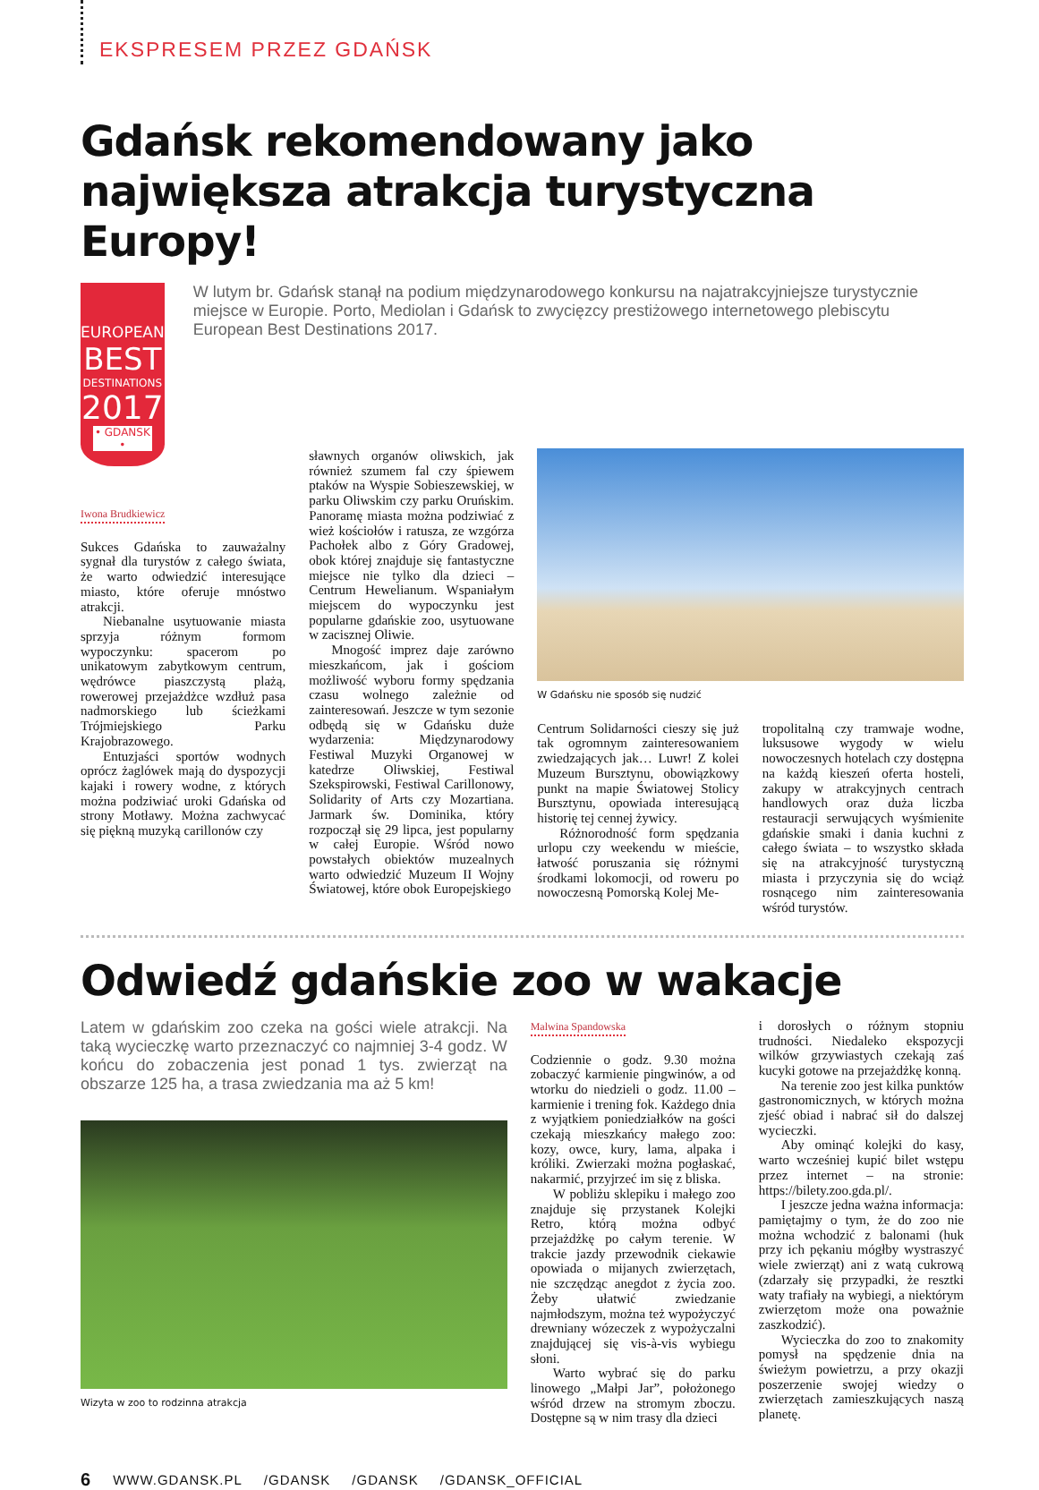EKSPRESEM PRZEZ GDAŃSK
Gdańsk rekomendowany jako największa atrakcja turystyczna Europy!
EUROPEAN
BEST
DESTINATIONS
2017
• GDANSK •
W lutym br. Gdańsk stanął na podium międzynarodowego konkursu na najatrakcyjniejsze turystycznie miejsce w Europie. Porto, Mediolan i Gdańsk to zwycięzcy prestiżowego internetowego plebiscytu European Best Destinations 2017.
Iwona Brudkiewicz
Sukces Gdańska to zauważalny sygnał dla turystów z całego świata, że warto odwiedzić interesujące miasto, które oferuje mnóstwo atrakcji.
Niebanalne usytuowanie miasta sprzyja różnym formom wypoczynku: spacerom po unikatowym zabytkowym centrum, wędrówce piaszczystą plażą, rowerowej przejażdżce wzdłuż pasa nadmorskiego lub ścieżkami Trójmiejskiego Parku Krajobrazowego.
Entuzjaści sportów wodnych oprócz żaglówek mają do dyspozycji kajaki i rowery wodne, z których można podziwiać uroki Gdańska od strony Motławy. Można zachwycać się piękną muzyką carillonów czy
sławnych organów oliwskich, jak również szumem fal czy śpiewem ptaków na Wyspie Sobieszewskiej, w parku Oliwskim czy parku Oruńskim. Panoramę miasta można podziwiać z wież kościołów i ratusza, ze wzgórza Pachołek albo z Góry Gradowej, obok której znajduje się fantastyczne miejsce nie tylko dla dzieci – Centrum Hewelianum. Wspaniałym miejscem do wypoczynku jest popularne gdańskie zoo, usytuowane w zacisznej Oliwie.
Mnogość imprez daje zarówno mieszkańcom, jak i gościom możliwość wyboru formy spędzania czasu wolnego zależnie od zainteresowań. Jeszcze w tym sezonie odbędą się w Gdańsku duże wydarzenia: Międzynarodowy Festiwal Muzyki Organowej w katedrze Oliwskiej, Festiwal Szekspirowski, Festiwal Carillonowy, Solidarity of Arts czy Mozartiana. Jarmark św. Dominika, który rozpoczął się 29 lipca, jest popularny w całej Europie. Wśród nowo powstałych obiektów muzealnych warto odwiedzić Muzeum II Wojny Światowej, które obok Europejskiego
W Gdańsku nie sposób się nudzić
Centrum Solidarności cieszy się już tak ogromnym zainteresowaniem zwiedzających jak… Luwr! Z kolei Muzeum Bursztynu, obowiązkowy punkt na mapie Światowej Stolicy Bursztynu, opowiada interesującą historię tej cennej żywicy.
Różnorodność form spędzania urlopu czy weekendu w mieście, łatwość poruszania się różnymi środkami lokomocji, od roweru po nowoczesną Pomorską Kolej Me-
tropolitalną czy tramwaje wodne, luksusowe wygody w wielu nowoczesnych hotelach czy dostępna na każdą kieszeń oferta hosteli, zakupy w atrakcyjnych centrach handlowych oraz duża liczba restauracji serwujących wyśmienite gdańskie smaki i dania kuchni z całego świata – to wszystko składa się na atrakcyjność turystyczną miasta i przyczynia się do wciąż rosnącego nim zainteresowania wśród turystów.
Odwiedź gdańskie zoo w wakacje
Latem w gdańskim zoo czeka na gości wiele atrakcji. Na taką wycieczkę warto przeznaczyć co najmniej 3-4 godz. W końcu do zobaczenia jest ponad 1 tys. zwierząt na obszarze 125 ha, a trasa zwiedzania ma aż 5 km!
Wizyta w zoo to rodzinna atrakcja
Malwina Spandowska
Codziennie o godz. 9.30 można zobaczyć karmienie pingwinów, a od wtorku do niedzieli o godz. 11.00 – karmienie i trening fok. Każdego dnia z wyjątkiem poniedziałków na gości czekają mieszkańcy małego zoo: kozy, owce, kury, lama, alpaka i króliki. Zwierzaki można pogłaskać, nakarmić, przyjrzeć im się z bliska.
W pobliżu sklepiku i małego zoo znajduje się przystanek Kolejki Retro, którą można odbyć przejażdżkę po całym terenie. W trakcie jazdy przewodnik ciekawie opowiada o mijanych zwierzętach, nie szczędząc anegdot z życia zoo. Żeby ułatwić zwiedzanie najmłodszym, można też wypożyczyć drewniany wózeczek z wypożyczalni znajdującej się vis-à-vis wybiegu słoni.
Warto wybrać się do parku linowego „Małpi Jar”, położonego wśród drzew na stromym zboczu. Dostępne są w nim trasy dla dzieci
i dorosłych o różnym stopniu trudności. Niedaleko ekspozycji wilków grzywiastych czekają zaś kucyki gotowe na przejażdżkę konną.
Na terenie zoo jest kilka punktów gastronomicznych, w których można zjeść obiad i nabrać sił do dalszej wycieczki.
Aby ominąć kolejki do kasy, warto wcześniej kupić bilet wstępu przez internet – na stronie: https://bilety.zoo.gda.pl/.
I jeszcze jedna ważna informacja: pamiętajmy o tym, że do zoo nie można wchodzić z balonami (huk przy ich pękaniu mógłby wystraszyć wiele zwierząt) ani z watą cukrową (zdarzały się przypadki, że resztki waty trafiały na wybiegi, a niektórym zwierzętom może ona poważnie zaszkodzić).
Wycieczka do zoo to znakomity pomysł na spędzenie dnia na świeżym powietrzu, a przy okazji poszerzenie swojej wiedzy o zwierzętach zamieszkujących naszą planetę.
6 WWW.GDANSK.PL /GDANSK /GDANSK /GDANSK_OFFICIAL